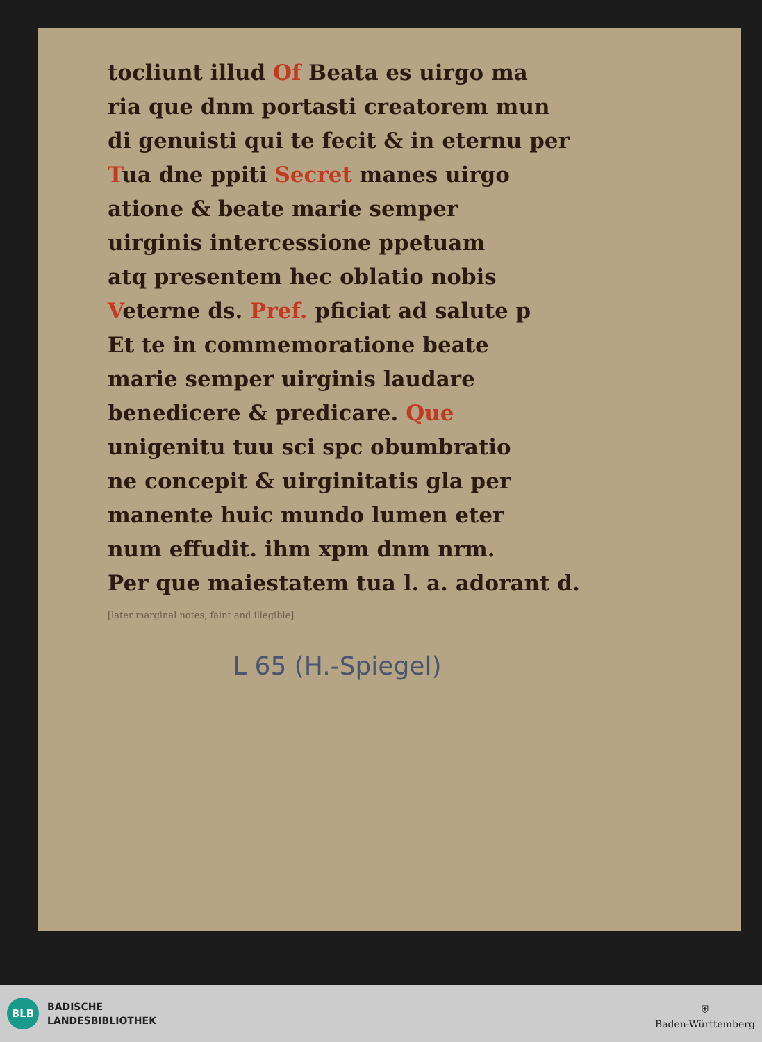tocliunt illud Of Beata es uirgo ma
ria que dnm portasti creatorem mun
di genuisti qui te fecit & in eternu per
Tua dne ppiti Secret manes uirgo
atione & beate marie semper
uirginis intercessione ppetuam
atq presentem hec oblatio nobis
Veterne ds. Pref. pficiat ad salute p
Et te in commemoratione beate
marie semper uirginis laudare
benedicere & predicare. Que
unigenitu tuu sci spc obumbratio
ne concepit & uirginitatis gla per
manente huic mundo lumen eter
num effudit. ihm xpm dnm nrm.
Per que maiestatem tua l. a. adorant d.
[later marginal notes, faint and illegible]
L 65 (H.-Spiegel)
BLB
BADISCHE
LANDESBIBLIOTHEK
⛨
Baden-Württemberg